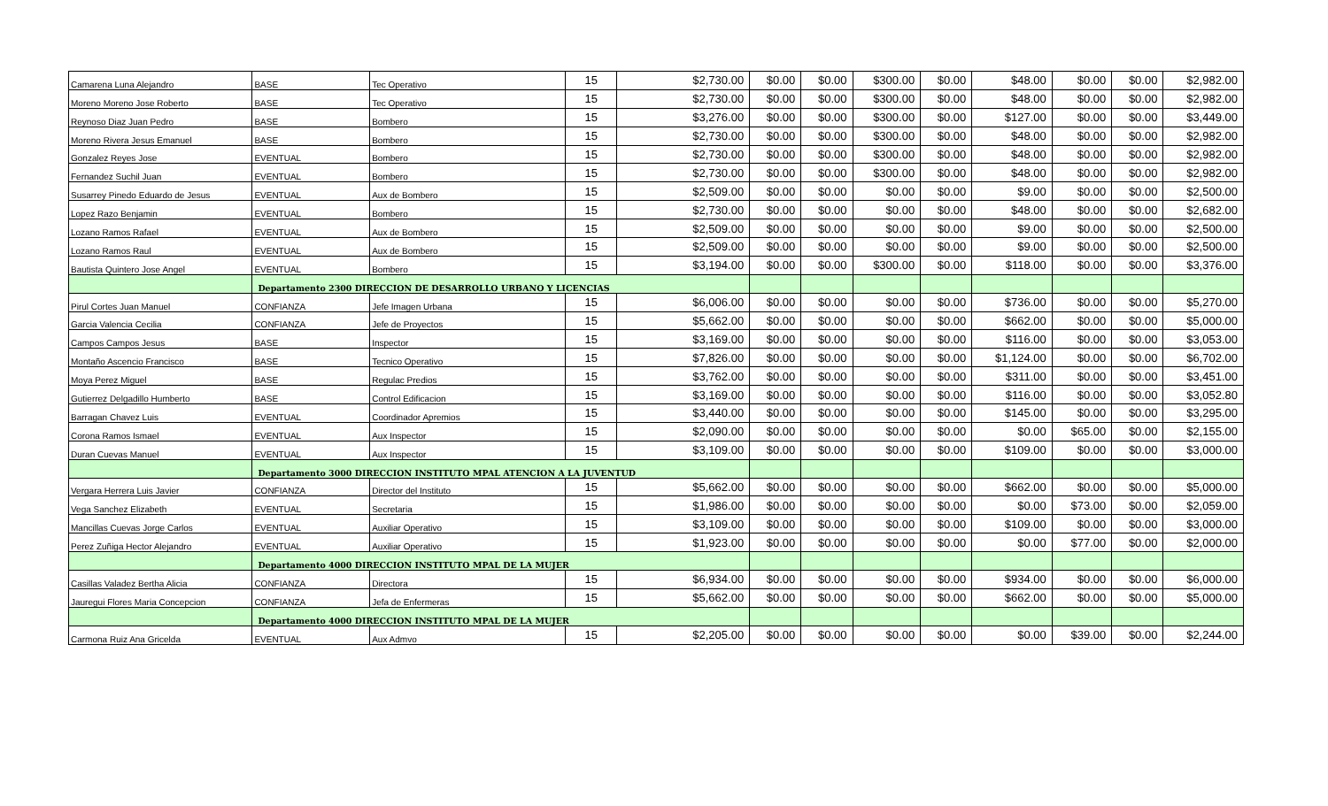| Camarena Luna Alejandro | BASE | Tec Operativo | 15 | $2,730.00 | $0.00 | $0.00 | $300.00 | $0.00 | $48.00 | $0.00 | $0.00 | $2,982.00 |
| Moreno Moreno Jose Roberto | BASE | Tec Operativo | 15 | $2,730.00 | $0.00 | $0.00 | $300.00 | $0.00 | $48.00 | $0.00 | $0.00 | $2,982.00 |
| Reynoso Diaz Juan Pedro | BASE | Bombero | 15 | $3,276.00 | $0.00 | $0.00 | $300.00 | $0.00 | $127.00 | $0.00 | $0.00 | $3,449.00 |
| Moreno Rivera Jesus Emanuel | BASE | Bombero | 15 | $2,730.00 | $0.00 | $0.00 | $300.00 | $0.00 | $48.00 | $0.00 | $0.00 | $2,982.00 |
| Gonzalez Reyes Jose | EVENTUAL | Bombero | 15 | $2,730.00 | $0.00 | $0.00 | $300.00 | $0.00 | $48.00 | $0.00 | $0.00 | $2,982.00 |
| Fernandez Suchil Juan | EVENTUAL | Bombero | 15 | $2,730.00 | $0.00 | $0.00 | $300.00 | $0.00 | $48.00 | $0.00 | $0.00 | $2,982.00 |
| Susarrey Pinedo Eduardo de Jesus | EVENTUAL | Aux de Bombero | 15 | $2,509.00 | $0.00 | $0.00 | $0.00 | $0.00 | $9.00 | $0.00 | $0.00 | $2,500.00 |
| Lopez Razo Benjamin | EVENTUAL | Bombero | 15 | $2,730.00 | $0.00 | $0.00 | $0.00 | $0.00 | $48.00 | $0.00 | $0.00 | $2,682.00 |
| Lozano Ramos Rafael | EVENTUAL | Aux de Bombero | 15 | $2,509.00 | $0.00 | $0.00 | $0.00 | $0.00 | $9.00 | $0.00 | $0.00 | $2,500.00 |
| Lozano Ramos Raul | EVENTUAL | Aux de Bombero | 15 | $2,509.00 | $0.00 | $0.00 | $0.00 | $0.00 | $9.00 | $0.00 | $0.00 | $2,500.00 |
| Bautista Quintero Jose Angel | EVENTUAL | Bombero | 15 | $3,194.00 | $0.00 | $0.00 | $300.00 | $0.00 | $118.00 | $0.00 | $0.00 | $3,376.00 |
| | Departamento 2300 DIRECCION DE DESARROLLO URBANO Y LICENCIAS | | | | | | | | | | | |
| Pirul Cortes Juan Manuel | CONFIANZA | Jefe Imagen Urbana | 15 | $6,006.00 | $0.00 | $0.00 | $0.00 | $0.00 | $736.00 | $0.00 | $0.00 | $5,270.00 |
| Garcia Valencia Cecilia | CONFIANZA | Jefe de Proyectos | 15 | $5,662.00 | $0.00 | $0.00 | $0.00 | $0.00 | $662.00 | $0.00 | $0.00 | $5,000.00 |
| Campos Campos Jesus | BASE | Inspector | 15 | $3,169.00 | $0.00 | $0.00 | $0.00 | $0.00 | $116.00 | $0.00 | $0.00 | $3,053.00 |
| Montaño Ascencio Francisco | BASE | Tecnico Operativo | 15 | $7,826.00 | $0.00 | $0.00 | $0.00 | $0.00 | $1,124.00 | $0.00 | $0.00 | $6,702.00 |
| Moya Perez Miguel | BASE | Regulac Predios | 15 | $3,762.00 | $0.00 | $0.00 | $0.00 | $0.00 | $311.00 | $0.00 | $0.00 | $3,451.00 |
| Gutierrez Delgadillo Humberto | BASE | Control Edificacion | 15 | $3,169.00 | $0.00 | $0.00 | $0.00 | $0.00 | $116.00 | $0.00 | $0.00 | $3,052.80 |
| Barragan Chavez Luis | EVENTUAL | Coordinador Apremios | 15 | $3,440.00 | $0.00 | $0.00 | $0.00 | $0.00 | $145.00 | $0.00 | $0.00 | $3,295.00 |
| Corona Ramos Ismael | EVENTUAL | Aux Inspector | 15 | $2,090.00 | $0.00 | $0.00 | $0.00 | $0.00 | $0.00 | $65.00 | $0.00 | $2,155.00 |
| Duran Cuevas Manuel | EVENTUAL | Aux Inspector | 15 | $3,109.00 | $0.00 | $0.00 | $0.00 | $0.00 | $109.00 | $0.00 | $0.00 | $3,000.00 |
| | Departamento 3000 DIRECCION INSTITUTO MPAL ATENCION A LA JUVENTUD | | | | | | | | | | | |
| Vergara Herrera Luis Javier | CONFIANZA | Director del Instituto | 15 | $5,662.00 | $0.00 | $0.00 | $0.00 | $0.00 | $662.00 | $0.00 | $0.00 | $5,000.00 |
| Vega Sanchez Elizabeth | EVENTUAL | Secretaria | 15 | $1,986.00 | $0.00 | $0.00 | $0.00 | $0.00 | $0.00 | $73.00 | $0.00 | $2,059.00 |
| Mancillas Cuevas Jorge Carlos | EVENTUAL | Auxiliar Operativo | 15 | $3,109.00 | $0.00 | $0.00 | $0.00 | $0.00 | $109.00 | $0.00 | $0.00 | $3,000.00 |
| Perez Zuñiga Hector Alejandro | EVENTUAL | Auxiliar Operativo | 15 | $1,923.00 | $0.00 | $0.00 | $0.00 | $0.00 | $0.00 | $77.00 | $0.00 | $2,000.00 |
| | Departamento 4000 DIRECCION INSTITUTO MPAL DE LA MUJER | | | | | | | | | | | |
| Casillas Valadez Bertha Alicia | CONFIANZA | Directora | 15 | $6,934.00 | $0.00 | $0.00 | $0.00 | $0.00 | $934.00 | $0.00 | $0.00 | $6,000.00 |
| Jauregui Flores Maria Concepcion | CONFIANZA | Jefa de Enfermeras | 15 | $5,662.00 | $0.00 | $0.00 | $0.00 | $0.00 | $662.00 | $0.00 | $0.00 | $5,000.00 |
| | Departamento 4000 DIRECCION INSTITUTO MPAL DE LA MUJER | | | | | | | | | | | |
| Carmona Ruiz Ana Gricelda | EVENTUAL | Aux Admvo | 15 | $2,205.00 | $0.00 | $0.00 | $0.00 | $0.00 | $0.00 | $39.00 | $0.00 | $2,244.00 |